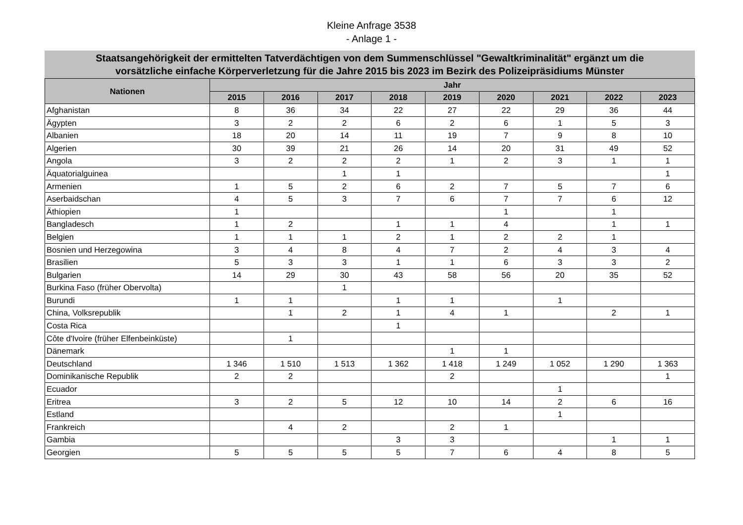Kleine Anfrage 3538
- Anlage 1 -
Staatsangehörigkeit der ermittelten Tatverdächtigen von dem Summenschlüssel "Gewaltkriminalität" ergänzt um die
vorsätzliche einfache Körperverletzung für die Jahre 2015 bis 2023 im Bezirk des Polizeipräsidiums Münster
| Nationen | Jahr | | | | | | | | |
| --- | --- | --- | --- | --- | --- | --- | --- | --- | --- |
| | 2015 | 2016 | 2017 | 2018 | 2019 | 2020 | 2021 | 2022 | 2023 |
| Afghanistan | 8 | 36 | 34 | 22 | 27 | 22 | 29 | 36 | 44 |
| Ägypten | 3 | 2 | 2 | 6 | 2 | 6 | 1 | 5 | 3 |
| Albanien | 18 | 20 | 14 | 11 | 19 | 7 | 9 | 8 | 10 |
| Algerien | 30 | 39 | 21 | 26 | 14 | 20 | 31 | 49 | 52 |
| Angola | 3 | 2 | 2 | 2 | 1 | 2 | 3 | 1 | 1 |
| Äquatorialguinea | | | 1 | 1 | | | | | 1 |
| Armenien | 1 | 5 | 2 | 6 | 2 | 7 | 5 | 7 | 6 |
| Aserbaidschan | 4 | 5 | 3 | 7 | 6 | 7 | 7 | 6 | 12 |
| Äthiopien | 1 | | | | | 1 | | 1 | |
| Bangladesch | 1 | 2 | | 1 | 1 | 4 | | 1 | 1 |
| Belgien | 1 | 1 | 1 | 2 | 1 | 2 | 2 | 1 | |
| Bosnien und Herzegowina | 3 | 4 | 8 | 4 | 7 | 2 | 4 | 3 | 4 |
| Brasilien | 5 | 3 | 3 | 1 | 1 | 6 | 3 | 3 | 2 |
| Bulgarien | 14 | 29 | 30 | 43 | 58 | 56 | 20 | 35 | 52 |
| Burkina Faso (früher Obervolta) | | | 1 | | | | | | |
| Burundi | 1 | 1 | | 1 | 1 | | 1 | | |
| China, Volksrepublik | | 1 | 2 | 1 | 4 | 1 | | 2 | 1 |
| Costa Rica | | | | 1 | | | | | |
| Côte d'Ivoire (früher Elfenbeinküste) | | 1 | | | | | | | |
| Dänemark | | | | | 1 | 1 | | | |
| Deutschland | 1 346 | 1 510 | 1 513 | 1 362 | 1 418 | 1 249 | 1 052 | 1 290 | 1 363 |
| Dominikanische Republik | 2 | 2 | | | 2 | | | | 1 |
| Ecuador | | | | | | | 1 | | |
| Eritrea | 3 | 2 | 5 | 12 | 10 | 14 | 2 | 6 | 16 |
| Estland | | | | | | | 1 | | |
| Frankreich | | 4 | 2 | | 2 | 1 | | | |
| Gambia | | | | 3 | 3 | | | 1 | 1 |
| Georgien | 5 | 5 | 5 | 5 | 7 | 6 | 4 | 8 | 5 |